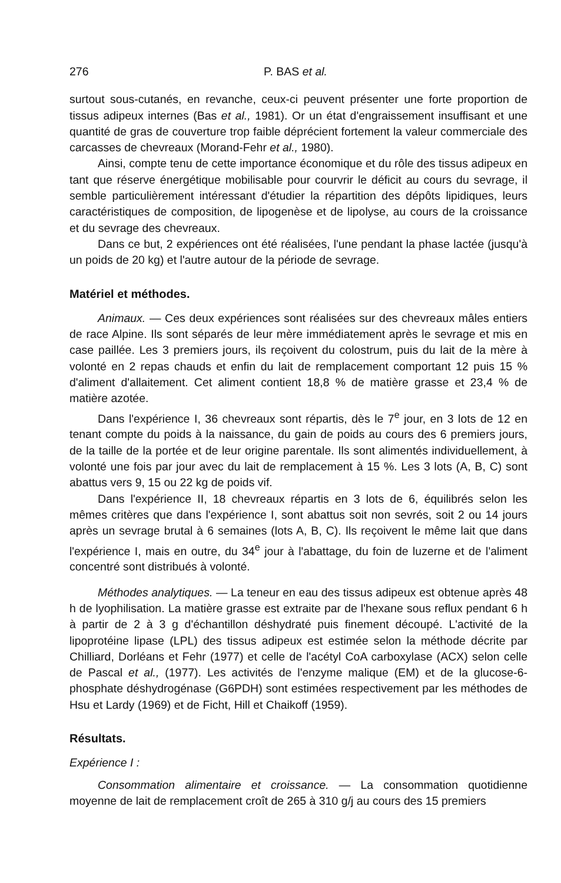276 P. BAS et al.
surtout sous-cutanés, en revanche, ceux-ci peuvent présenter une forte proportion de tissus adipeux internes (Bas et al., 1981). Or un état d'engraissement insuffisant et une quantité de gras de couverture trop faible déprécient fortement la valeur commerciale des carcasses de chevreaux (Morand-Fehr et al., 1980).
Ainsi, compte tenu de cette importance économique et du rôle des tissus adipeux en tant que réserve énergétique mobilisable pour courvrir le déficit au cours du sevrage, il semble particulièrement intéressant d'étudier la répartition des dépôts lipidiques, leurs caractéristiques de composition, de lipogenèse et de lipolyse, au cours de la croissance et du sevrage des chevreaux.
Dans ce but, 2 expériences ont été réalisées, l'une pendant la phase lactée (jusqu'à un poids de 20 kg) et l'autre autour de la période de sevrage.
Matériel et méthodes.
Animaux. — Ces deux expériences sont réalisées sur des chevreaux mâles entiers de race Alpine. Ils sont séparés de leur mère immédiatement après le sevrage et mis en case paillée. Les 3 premiers jours, ils reçoivent du colostrum, puis du lait de la mère à volonté en 2 repas chauds et enfin du lait de remplacement comportant 12 puis 15 % d'aliment d'allaitement. Cet aliment contient 18,8 % de matière grasse et 23,4 % de matière azotée.
Dans l'expérience I, 36 chevreaux sont répartis, dès le 7<sup>e</sup> jour, en 3 lots de 12 en tenant compte du poids à la naissance, du gain de poids au cours des 6 premiers jours, de la taille de la portée et de leur origine parentale. Ils sont alimentés individuellement, à volonté une fois par jour avec du lait de remplacement à 15 %. Les 3 lots (A, B, C) sont abattus vers 9, 15 ou 22 kg de poids vif.
Dans l'expérience II, 18 chevreaux répartis en 3 lots de 6, équilibrés selon les mêmes critères que dans l'expérience I, sont abattus soit non sevrés, soit 2 ou 14 jours après un sevrage brutal à 6 semaines (lots A, B, C). Ils reçoivent le même lait que dans l'expérience I, mais en outre, du 34<sup>e</sup> jour à l'abattage, du foin de luzerne et de l'aliment concentré sont distribués à volonté.
Méthodes analytiques. — La teneur en eau des tissus adipeux est obtenue après 48 h de lyophilisation. La matière grasse est extraite par de l'hexane sous reflux pendant 6 h à partir de 2 à 3 g d'échantillon déshydraté puis finement découpé. L'activité de la lipoprotéine lipase (LPL) des tissus adipeux est estimée selon la méthode décrite par Chilliard, Dorléans et Fehr (1977) et celle de l'acétyl CoA carboxylase (ACX) selon celle de Pascal et al., (1977). Les activités de l'enzyme malique (EM) et de la glucose-6-phosphate déshydrogénase (G6PDH) sont estimées respectivement par les méthodes de Hsu et Lardy (1969) et de Ficht, Hill et Chaikoff (1959).
Résultats.
Expérience I :
Consommation alimentaire et croissance. — La consommation quotidienne moyenne de lait de remplacement croît de 265 à 310 g/j au cours des 15 premiers